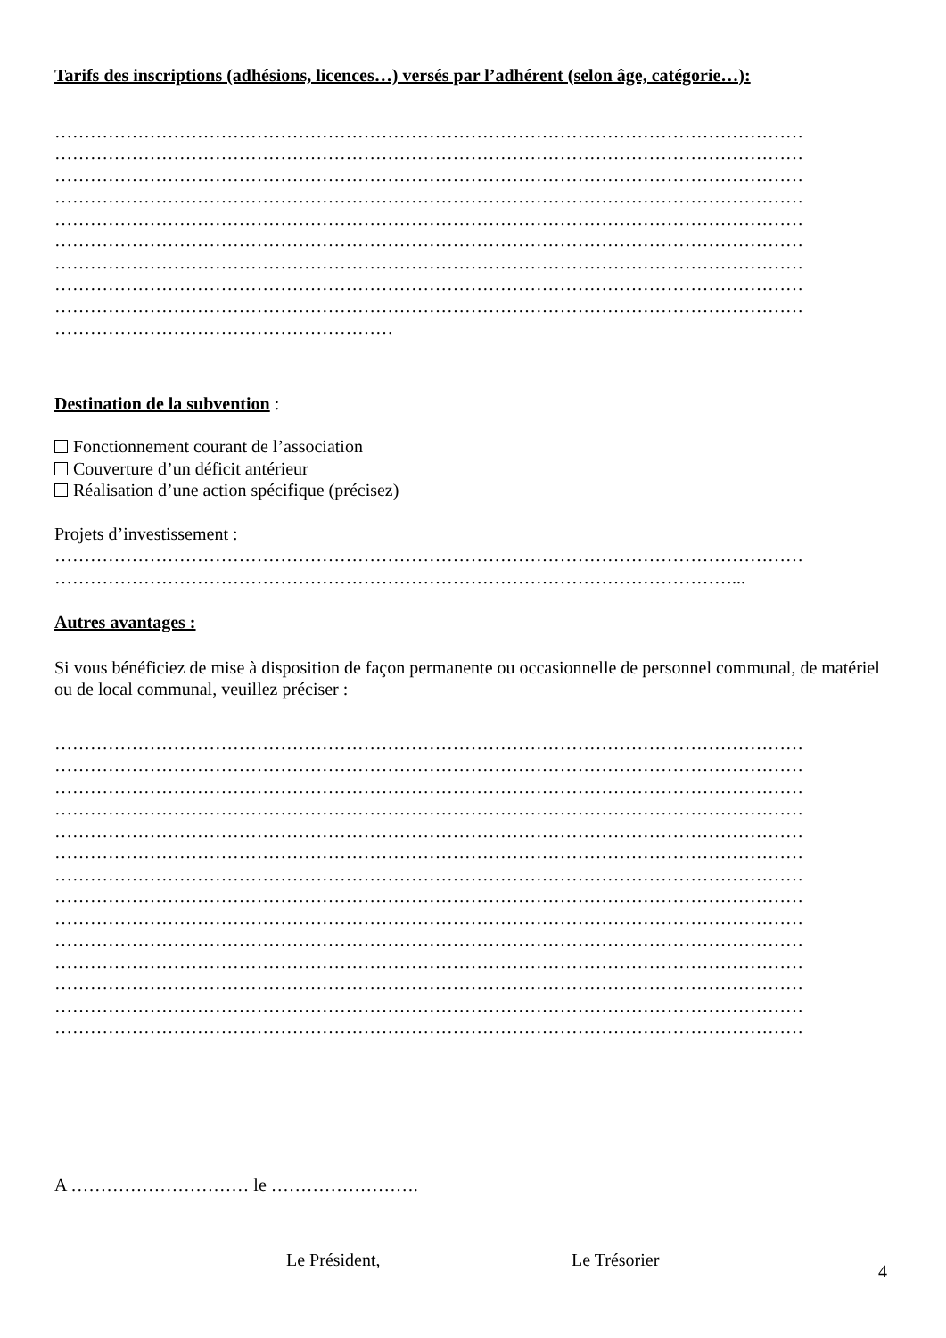Tarifs des inscriptions (adhésions, licences…) versés par l’adhérent (selon âge, catégorie…):
………………………………………………………………………………………………………………
………………………………………………………………………………………………………………
………………………………………………………………………………………………………………
………………………………………………………………………………………………………………
………………………………………………………………………………………………………………
………………………………………………………………………………………………………………
………………………………………………………………………………………………………………
………………………………………………………………………………………………………………
………………………………………………………………………………………………………………
…………………………………………………
Destination de la subvention :
Fonctionnement courant de l’association
Couverture d’un déficit antérieur
Réalisation d’une action spécifique (précisez)
Projets d’investissement :
………………………………………………………………………………………………………………
……………………………………………………………………………………………………...
Autres avantages :
Si vous bénéficiez de mise à disposition de façon permanente ou occasionnelle de personnel communal, de matériel ou de local communal, veuillez préciser :
………………………………………………………………………………………………………………
………………………………………………………………………………………………………………
………………………………………………………………………………………………………………
………………………………………………………………………………………………………………
………………………………………………………………………………………………………………
………………………………………………………………………………………………………………
………………………………………………………………………………………………………………
………………………………………………………………………………………………………………
………………………………………………………………………………………………………………
………………………………………………………………………………………………………………
………………………………………………………………………………………………………………
………………………………………………………………………………………………………………
………………………………………………………………………………………………………………
………………………………………………………………………………………………………………
A ………………………… le …………………….
Le Président, Le Trésorier
4